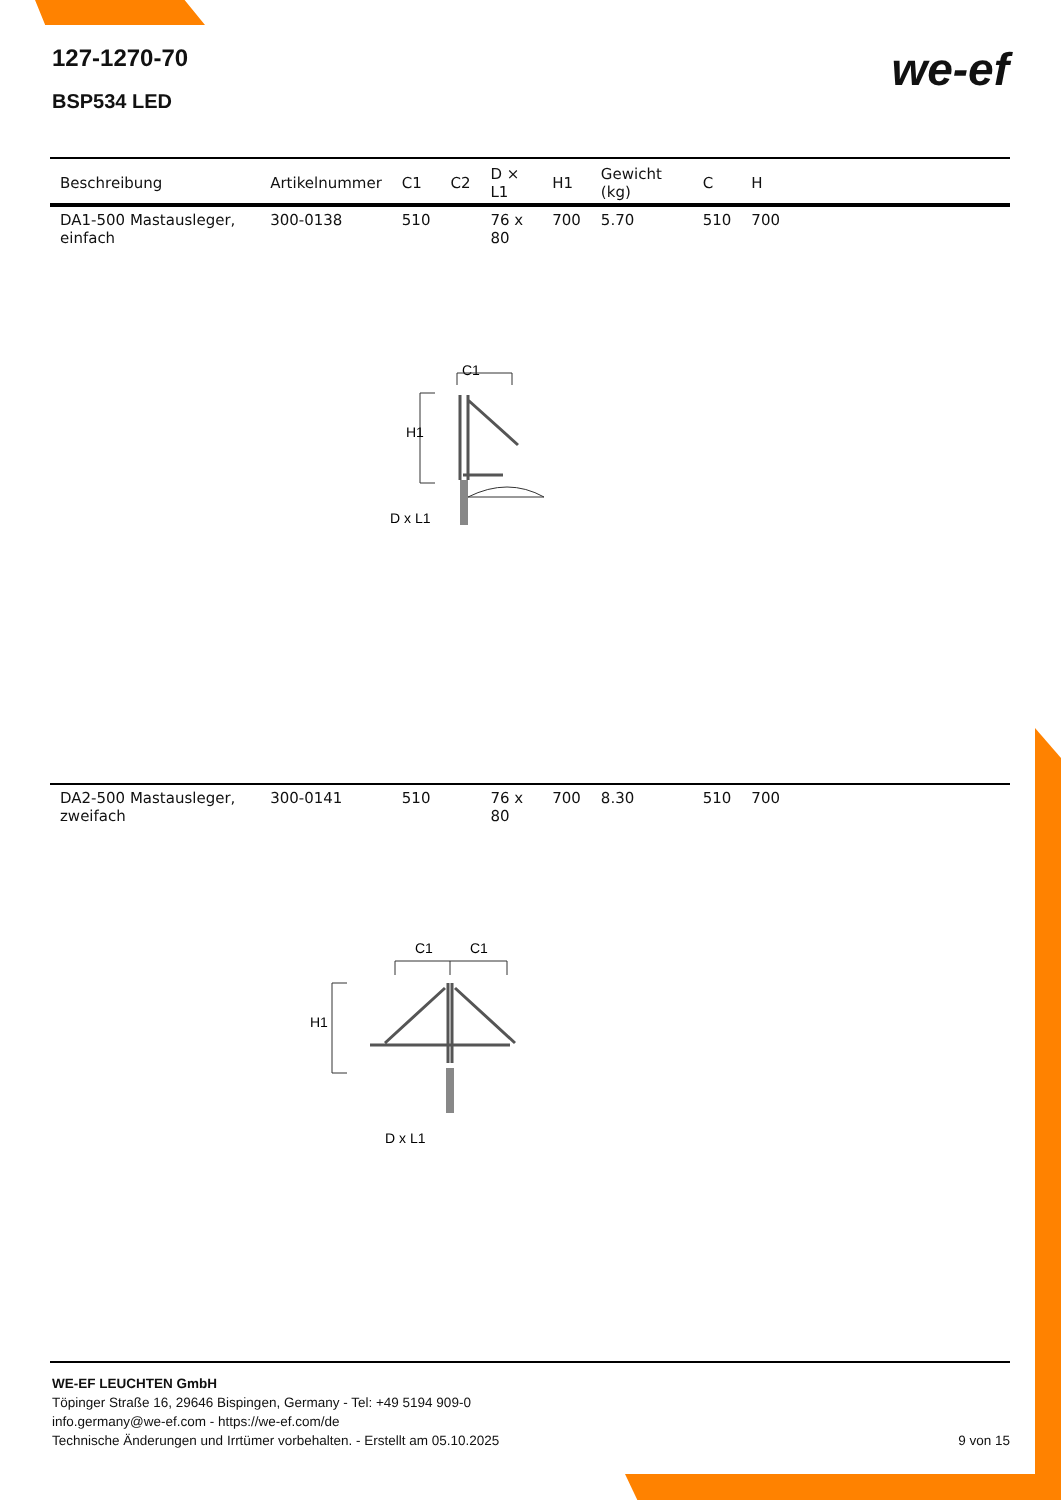127-1270-70
BSP534 LED
we-ef
| Beschreibung | Artikelnummer | C1 | C2 | D × L1 | H1 | Gewicht (kg) | C | H | |
| --- | --- | --- | --- | --- | --- | --- | --- | --- | --- |
| DA1-500 Mastausleger, einfach | 300-0138 | 510 | | 76 x 80 | 700 | 5.70 | 510 | 700 | |
| C1 H1 D x L1 | | | | | | | | | |
| DA2-500 Mastausleger, zweifach | 300-0141 | 510 | | 76 x 80 | 700 | 8.30 | 510 | 700 | |
| C1 C1 H1 D x L1 | | | | | | | | | |
WE-EF LEUCHTEN GmbH
Töpinger Straße 16, 29646 Bispingen, Germany - Tel: +49 5194 909-0
info.germany@we-ef.com - https://we-ef.com/de
Technische Änderungen und Irrtümer vorbehalten. - Erstellt am 05.10.2025 9 von 15